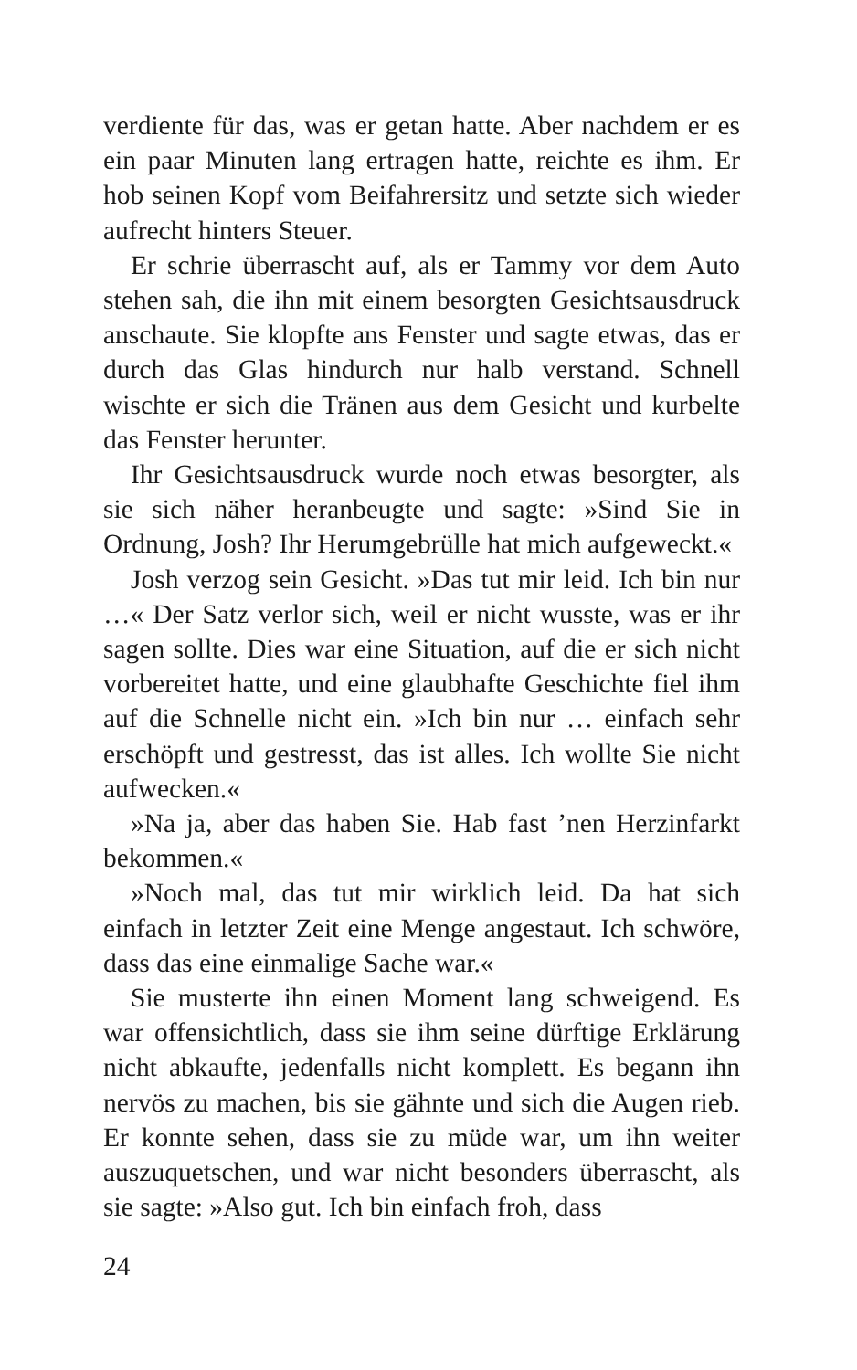verdiente für das, was er getan hatte. Aber nachdem er es ein paar Minuten lang ertragen hatte, reichte es ihm. Er hob seinen Kopf vom Beifahrersitz und setzte sich wieder aufrecht hinters Steuer.
Er schrie überrascht auf, als er Tammy vor dem Auto stehen sah, die ihn mit einem besorgten Gesichtsausdruck anschaute. Sie klopfte ans Fenster und sagte etwas, das er durch das Glas hindurch nur halb verstand. Schnell wischte er sich die Tränen aus dem Gesicht und kurbelte das Fenster herunter.
Ihr Gesichtsausdruck wurde noch etwas besorgter, als sie sich näher heranbeugte und sagte: »Sind Sie in Ordnung, Josh? Ihr Herumgebrülle hat mich aufgeweckt.«
Josh verzog sein Gesicht. »Das tut mir leid. Ich bin nur …« Der Satz verlor sich, weil er nicht wusste, was er ihr sagen sollte. Dies war eine Situation, auf die er sich nicht vorbereitet hatte, und eine glaubhafte Geschichte fiel ihm auf die Schnelle nicht ein. »Ich bin nur … einfach sehr erschöpft und gestresst, das ist alles. Ich wollte Sie nicht aufwecken.«
»Na ja, aber das haben Sie. Hab fast ’nen Herzinfarkt bekommen.«
»Noch mal, das tut mir wirklich leid. Da hat sich einfach in letzter Zeit eine Menge angestaut. Ich schwöre, dass das eine einmalige Sache war.«
Sie musterte ihn einen Moment lang schweigend. Es war offensichtlich, dass sie ihm seine dürftige Erklärung nicht abkaufte, jedenfalls nicht komplett. Es begann ihn nervös zu machen, bis sie gähnte und sich die Augen rieb. Er konnte sehen, dass sie zu müde war, um ihn weiter auszuquetschen, und war nicht besonders überrascht, als sie sagte: »Also gut. Ich bin einfach froh, dass
24